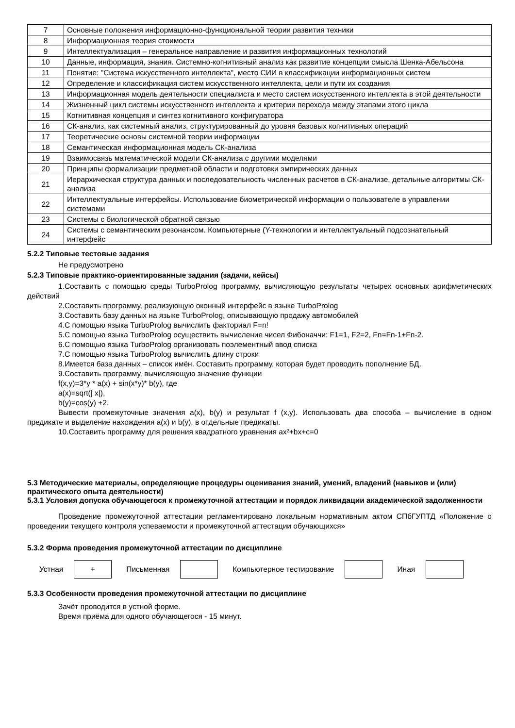| 7 | Основные положения информационно-функциональной теории развития техники |
| 8 | Информационная теория стоимости |
| 9 | Интеллектуализация – генеральное направление и развития информационных технологий |
| 10 | Данные, информация, знания. Системно-когнитивный анализ как развитие концепции смысла Шенка-Абельсона |
| 11 | Понятие: "Система искусственного интеллекта", место СИИ в классификации информационных систем |
| 12 | Определение и классификация систем искусственного интеллекта, цели и пути их создания |
| 13 | Информационная модель деятельности специалиста и место систем искусственного интеллекта в этой деятельности |
| 14 | Жизненный цикл системы искусственного интеллекта и критерии перехода между этапами этого цикла |
| 15 | Когнитивная концепция и синтез когнитивного конфигуратора |
| 16 | СК-анализ, как системный анализ, структурированный до уровня базовых когнитивных операций |
| 17 | Теоретические основы системной теории информации |
| 18 | Семантическая информационная модель СК-анализа |
| 19 | Взаимосвязь математической модели СК-анализа с другими моделями |
| 20 | Принципы формализации предметной области и подготовки эмпирических данных |
| 21 | Иерархическая структура данных и последовательность численных расчетов в СК-анализе, детальные алгоритмы СК-анализа |
| 22 | Интеллектуальные интерфейсы. Использование биометрической информации о пользователе в управлении системами |
| 23 | Системы с биологической обратной связью |
| 24 | Системы с семантическим резонансом. Компьютерные (Y-технологии и интеллектуальный подсознательный интерфейс |
5.2.2 Типовые тестовые задания
Не предусмотрено
5.2.3 Типовые практико-ориентированные задания (задачи, кейсы)
1.Составить с помощью среды TurboProlog программу, вычисляющую результаты четырех основных арифметических действий
2.Составить программу, реализующую оконный интерфейс в языке TurboProlog
3.Составить базу данных на языке TurboProlog, описывающую продажу автомобилей
4.С помощью языка TurboProlog вычислить факториал F=n!
5.С помощью языка TurboProlog осуществить вычисление чисел Фибоначчи: F1=1, F2=2, Fn=Fn-1+Fn-2.
6.С помощью языка TurboProlog организовать поэлементный ввод списка
7.С помощью языка TurboProlog вычислить длину строки
8.Имеется база данных – список имён. Составить программу, которая будет проводить пополнение БД.
9.Составить программу, вычисляющую значение функции
f(x,y)=3*y * a(x) + sin(x*y)* b(y), где
a(x)=sqrt(| x|),
b(y)=cos(y) +2.
Вывести промежуточные значения a(x), b(y) и результат f (x,y). Использовать два способа – вычисление в одном предикате и выделение нахождения a(x) и b(y), в отдельные предикаты.
10.Составить программу для решения квадратного уравнения ax²+bx+c=0
5.3 Методические материалы, определяющие процедуры оценивания знаний, умений, владений (навыков и (или) практического опыта деятельности)
5.3.1 Условия допуска обучающегося к промежуточной аттестации и порядок ликвидации академической задолженности
Проведение промежуточной аттестации регламентировано локальным нормативным актом СПбГУПТД «Положение о проведении текущего контроля успеваемости и промежуточной аттестации обучающихся»
5.3.2 Форма проведения промежуточной аттестации по дисциплине
Устная
+
Письменная Компьютерное тестирование Иная
5.3.3 Особенности проведения промежуточной аттестации по дисциплине
Зачёт проводится в устной форме.
Время приёма для одного обучающегося - 15 минут.